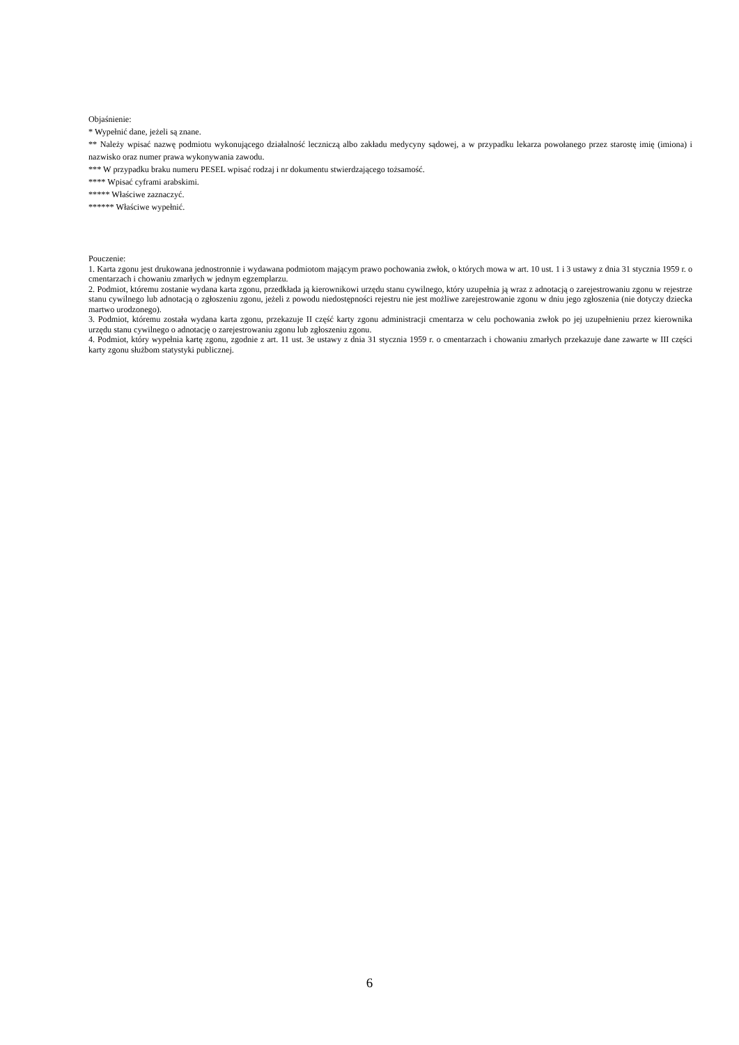Objaśnienie:
* Wypełnić dane, jeżeli są znane.
** Należy wpisać nazwę podmiotu wykonującego działalność leczniczą albo zakładu medycyny sądowej, a w przypadku lekarza powołanego przez starostę imię (imiona) i nazwisko oraz numer prawa wykonywania zawodu.
*** W przypadku braku numeru PESEL wpisać rodzaj i nr dokumentu stwierdzającego tożsamość.
**** Wpisać cyframi arabskimi.
***** Właściwe zaznaczyć.
****** Właściwe wypełnić.
Pouczenie:
1. Karta zgonu jest drukowana jednostronnie i wydawana podmiotom mającym prawo pochowania zwłok, o których mowa w art. 10 ust. 1 i 3 ustawy z dnia 31 stycznia 1959 r. o cmentarzach i chowaniu zmarłych w jednym egzemplarzu.
2. Podmiot, któremu zostanie wydana karta zgonu, przedkłada ją kierownikowi urzędu stanu cywilnego, który uzupełnia ją wraz z adnotacją o zarejestrowaniu zgonu w rejestrze stanu cywilnego lub adnotacją o zgłoszeniu zgonu, jeżeli z powodu niedostępności rejestru nie jest możliwe zarejestrowanie zgonu w dniu jego zgłoszenia (nie dotyczy dziecka martwo urodzonego).
3. Podmiot, któremu została wydana karta zgonu, przekazuje II część karty zgonu administracji cmentarza w celu pochowania zwłok po jej uzupełnieniu przez kierownika urzędu stanu cywilnego o adnotację o zarejestrowaniu zgonu lub zgłoszeniu zgonu.
4. Podmiot, który wypełnia kartę zgonu, zgodnie z art. 11 ust. 3e ustawy z dnia 31 stycznia 1959 r. o cmentarzach i chowaniu zmarłych przekazuje dane zawarte w III części karty zgonu służbom statystyki publicznej.
6